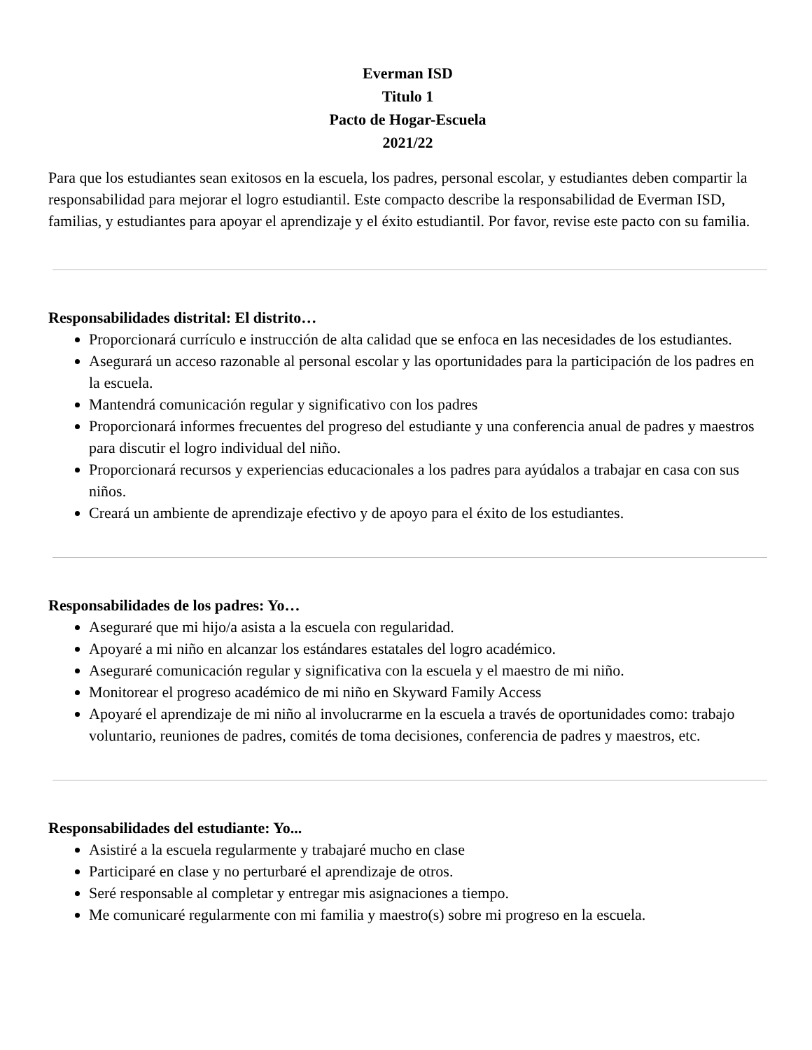Everman ISD
Titulo 1
Pacto de Hogar-Escuela
2021/22
Para que los estudiantes sean exitosos en la escuela, los padres, personal escolar, y estudiantes deben compartir la responsabilidad para mejorar el logro estudiantil. Este compacto describe la responsabilidad de Everman ISD, familias, y estudiantes para apoyar el aprendizaje y el éxito estudiantil. Por favor, revise este pacto con su familia.
Responsabilidades distrital: El distrito…
Proporcionará currículo e instrucción de alta calidad que se enfoca en las necesidades de los estudiantes.
Asegurará un acceso razonable al personal escolar y las oportunidades para la participación de los padres en la escuela.
Mantendrá comunicación regular y significativo con los padres
Proporcionará informes frecuentes del progreso del estudiante y una conferencia anual de padres y maestros para discutir el logro individual del niño.
Proporcionará recursos y experiencias educacionales a los padres para ayúdalos a trabajar en casa con sus niños.
Creará un ambiente de aprendizaje efectivo y de apoyo para el éxito de los estudiantes.
Responsabilidades de los padres: Yo…
Aseguraré que mi hijo/a asista a la escuela con regularidad.
Apoyaré a mi niño en alcanzar los estándares estatales del logro académico.
Aseguraré comunicación regular y significativa con la escuela y el maestro de mi niño.
Monitorear el progreso académico de mi niño en Skyward Family Access
Apoyaré el aprendizaje de mi niño al involucrarme en la escuela a través de oportunidades como: trabajo voluntario, reuniones de padres, comités de toma decisiones, conferencia de padres y maestros, etc.
Responsabilidades del estudiante: Yo...
Asistiré a la escuela regularmente y trabajaré mucho en clase
Participaré en clase y no perturbaré el aprendizaje de otros.
Seré responsable al completar y entregar mis asignaciones a tiempo.
Me comunicaré regularmente con mi familia y maestro(s) sobre mi progreso en la escuela.